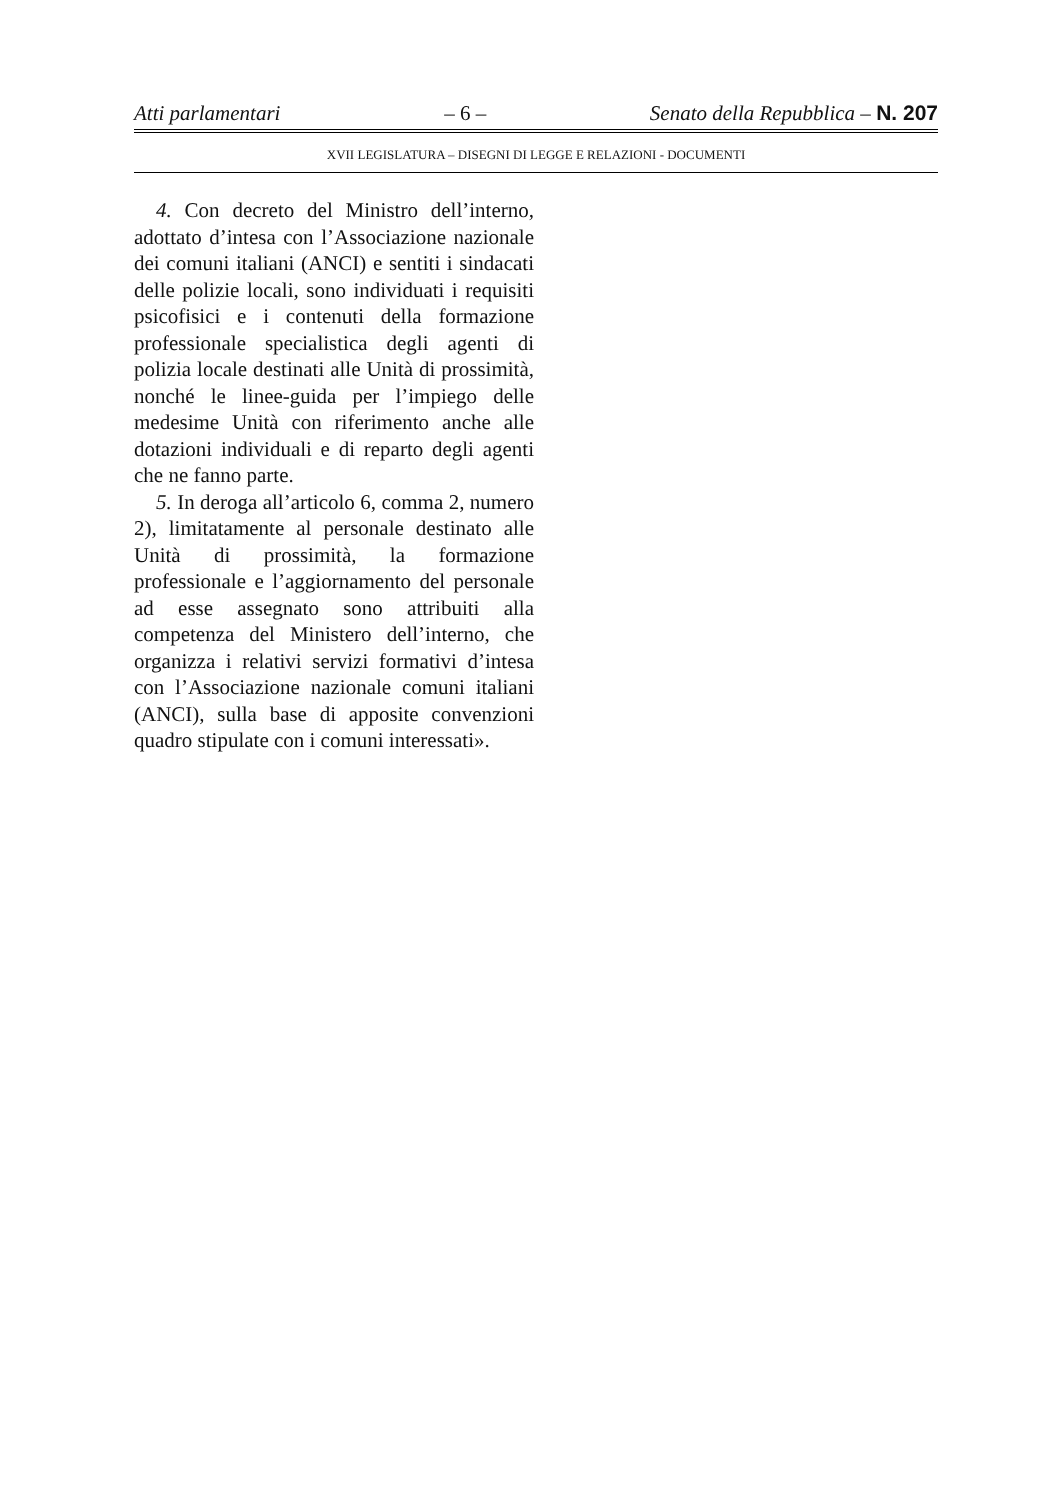Atti parlamentari – 6 – Senato della Repubblica – N. 207
XVII LEGISLATURA – DISEGNI DI LEGGE E RELAZIONI - DOCUMENTI
4. Con decreto del Ministro dell’interno, adottato d’intesa con l’Associazione nazionale dei comuni italiani (ANCI) e sentiti i sindacati delle polizie locali, sono individuati i requisiti psicofisici e i contenuti della formazione professionale specialistica degli agenti di polizia locale destinati alle Unità di prossimità, nonché le linee-guida per l’impiego delle medesime Unità con riferimento anche alle dotazioni individuali e di reparto degli agenti che ne fanno parte.
5. In deroga all’articolo 6, comma 2, numero 2), limitatamente al personale destinato alle Unità di prossimità, la formazione professionale e l’aggiornamento del personale ad esse assegnato sono attribuiti alla competenza del Ministero dell’interno, che organizza i relativi servizi formativi d’intesa con l’Associazione nazionale comuni italiani (ANCI), sulla base di apposite convenzioni quadro stipulate con i comuni interessati».